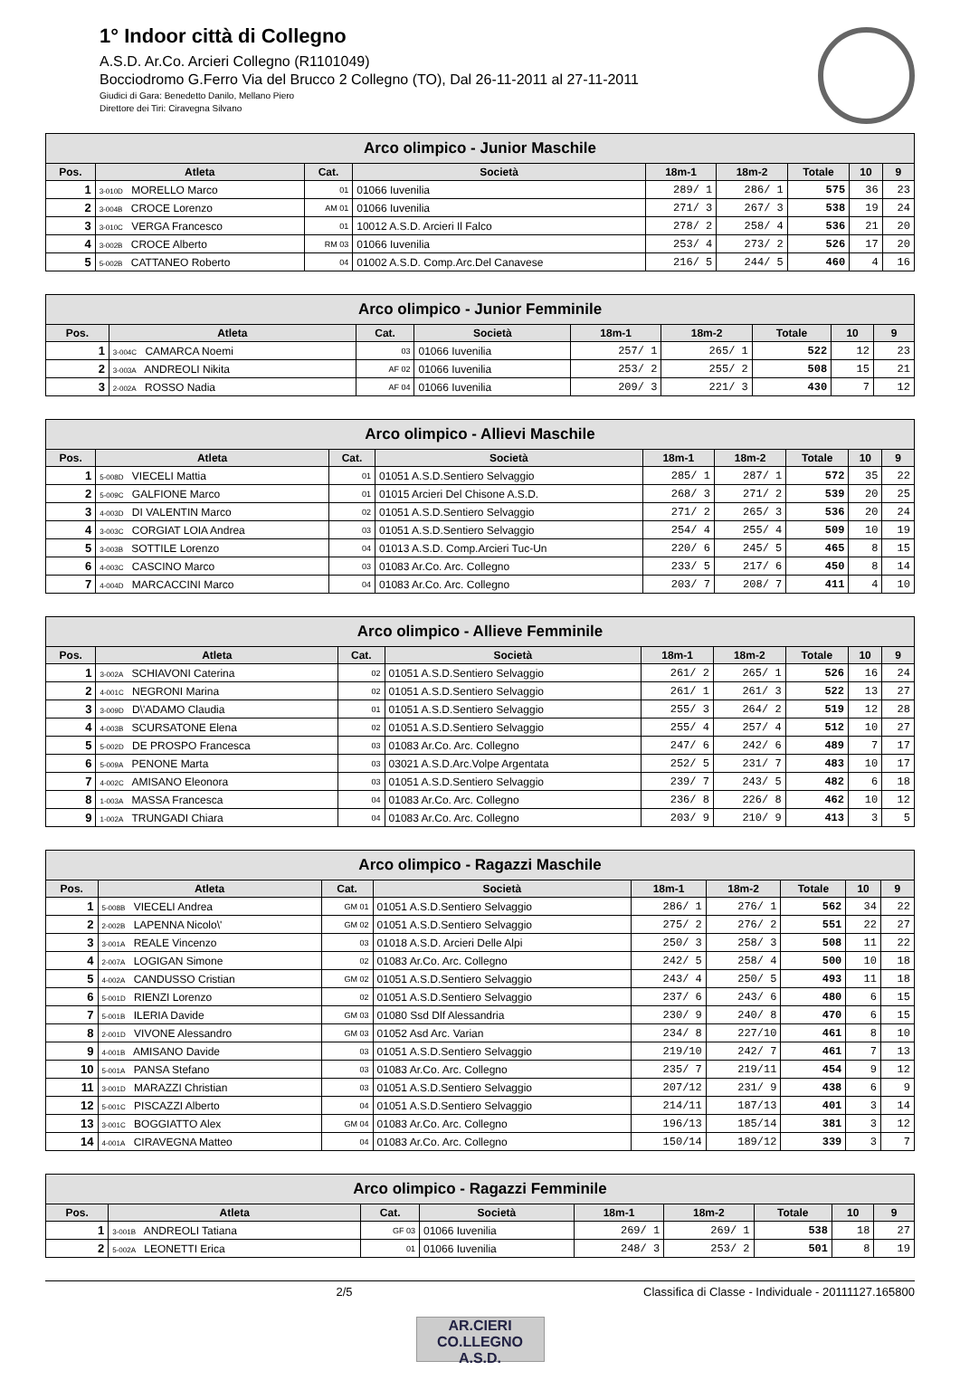1° Indoor città di Collegno
A.S.D. Ar.Co. Arcieri Collegno (R1101049)
Bocciodromo G.Ferro Via del Brucco 2 Collegno (TO), Dal 26-11-2011 al 27-11-2011
Giudici di Gara: Benedetto Danilo, Mellano Piero
Direttore dei Tiri: Ciravegna Silvano
| Arco olimpico - Junior Maschile | | | | | | | | |
| --- | --- | --- | --- | --- | --- | --- | --- | --- |
| Pos. | Atleta | Cat. | Società | 18m-1 | 18m-2 | Totale | 10 | 9 |
| 1 | 3-010D MORELLO Marco | 01 | 01066 Iuvenilia | 289/ 1 | 286/ 1 | 575 | 36 | 23 |
| 2 | 3-004B CROCE Lorenzo | AM 01 | 01066 Iuvenilia | 271/ 3 | 267/ 3 | 538 | 19 | 24 |
| 3 | 3-010C VERGA Francesco | 01 | 10012 A.S.D. Arcieri Il Falco | 278/ 2 | 258/ 4 | 536 | 21 | 20 |
| 4 | 3-002B CROCE Alberto | RM 03 | 01066 Iuvenilia | 253/ 4 | 273/ 2 | 526 | 17 | 20 |
| 5 | 5-002B CATTANEO Roberto | 04 | 01002 A.S.D. Comp.Arc.Del Canavese | 216/ 5 | 244/ 5 | 460 | 4 | 16 |
| Arco olimpico - Junior Femminile | | | | | | | | |
| --- | --- | --- | --- | --- | --- | --- | --- | --- |
| Pos. | Atleta | Cat. | Società | 18m-1 | 18m-2 | Totale | 10 | 9 |
| 1 | 3-004C CAMARCA Noemi | 03 | 01066 Iuvenilia | 257/ 1 | 265/ 1 | 522 | 12 | 23 |
| 2 | 3-003A ANDREOLI Nikita | AF 02 | 01066 Iuvenilia | 253/ 2 | 255/ 2 | 508 | 15 | 21 |
| 3 | 2-002A ROSSO Nadia | AF 04 | 01066 Iuvenilia | 209/ 3 | 221/ 3 | 430 | 7 | 12 |
| Arco olimpico - Allievi Maschile | | | | | | | | |
| --- | --- | --- | --- | --- | --- | --- | --- | --- |
| Pos. | Atleta | Cat. | Società | 18m-1 | 18m-2 | Totale | 10 | 9 |
| 1 | 5-008D VIECELI Mattia | 01 | 01051 A.S.D.Sentiero Selvaggio | 285/ 1 | 287/ 1 | 572 | 35 | 22 |
| 2 | 5-009C GALFIONE Marco | 01 | 01015 Arcieri Del Chisone A.S.D. | 268/ 3 | 271/ 2 | 539 | 20 | 25 |
| 3 | 4-003D DI VALENTIN Marco | 02 | 01051 A.S.D.Sentiero Selvaggio | 271/ 2 | 265/ 3 | 536 | 20 | 24 |
| 4 | 3-003C CORGIAT LOIA Andrea | 03 | 01051 A.S.D.Sentiero Selvaggio | 254/ 4 | 255/ 4 | 509 | 10 | 19 |
| 5 | 3-003B SOTTILE Lorenzo | 04 | 01013 A.S.D. Comp.Arcieri Tuc-Un | 220/ 6 | 245/ 5 | 465 | 8 | 15 |
| 6 | 4-003C CASCINO Marco | 03 | 01083 Ar.Co. Arc. Collegno | 233/ 5 | 217/ 6 | 450 | 8 | 14 |
| 7 | 4-004D MARCACCINI Marco | 04 | 01083 Ar.Co. Arc. Collegno | 203/ 7 | 208/ 7 | 411 | 4 | 10 |
| Arco olimpico - Allieve Femminile | | | | | | | | |
| --- | --- | --- | --- | --- | --- | --- | --- | --- |
| Pos. | Atleta | Cat. | Società | 18m-1 | 18m-2 | Totale | 10 | 9 |
| 1 | 3-002A SCHIAVONI Caterina | 02 | 01051 A.S.D.Sentiero Selvaggio | 261/ 2 | 265/ 1 | 526 | 16 | 24 |
| 2 | 4-001C NEGRONI Marina | 02 | 01051 A.S.D.Sentiero Selvaggio | 261/ 1 | 261/ 3 | 522 | 13 | 27 |
| 3 | 3-009D D\'ADAMO Claudia | 01 | 01051 A.S.D.Sentiero Selvaggio | 255/ 3 | 264/ 2 | 519 | 12 | 28 |
| 4 | 4-003B SCURSATONE Elena | 02 | 01051 A.S.D.Sentiero Selvaggio | 255/ 4 | 257/ 4 | 512 | 10 | 27 |
| 5 | 5-002D DE PROSPO Francesca | 03 | 01083 Ar.Co. Arc. Collegno | 247/ 6 | 242/ 6 | 489 | 7 | 17 |
| 6 | 5-009A PENONE Marta | 03 | 03021 A.S.D.Arc.Volpe Argentata | 252/ 5 | 231/ 7 | 483 | 10 | 17 |
| 7 | 4-002C AMISANO Eleonora | 03 | 01051 A.S.D.Sentiero Selvaggio | 239/ 7 | 243/ 5 | 482 | 6 | 18 |
| 8 | 1-003A MASSA Francesca | 04 | 01083 Ar.Co. Arc. Collegno | 236/ 8 | 226/ 8 | 462 | 10 | 12 |
| 9 | 1-002A TRUNGADI Chiara | 04 | 01083 Ar.Co. Arc. Collegno | 203/ 9 | 210/ 9 | 413 | 3 | 5 |
| Arco olimpico - Ragazzi Maschile | | | | | | | | |
| --- | --- | --- | --- | --- | --- | --- | --- | --- |
| Pos. | Atleta | Cat. | Società | 18m-1 | 18m-2 | Totale | 10 | 9 |
| 1 | 5-008B VIECELI Andrea | GM 01 | 01051 A.S.D.Sentiero Selvaggio | 286/ 1 | 276/ 1 | 562 | 34 | 22 |
| 2 | 2-002B LAPENNA Nicolo\' | GM 02 | 01051 A.S.D.Sentiero Selvaggio | 275/ 2 | 276/ 2 | 551 | 22 | 27 |
| 3 | 3-001A REALE Vincenzo | 03 | 01018 A.S.D. Arcieri Delle Alpi | 250/ 3 | 258/ 3 | 508 | 11 | 22 |
| 4 | 2-007A LOGIGAN Simone | 02 | 01083 Ar.Co. Arc. Collegno | 242/ 5 | 258/ 4 | 500 | 10 | 18 |
| 5 | 4-002A CANDUSSO Cristian | GM 02 | 01051 A.S.D.Sentiero Selvaggio | 243/ 4 | 250/ 5 | 493 | 11 | 18 |
| 6 | 5-001D RIENZI Lorenzo | 02 | 01051 A.S.D.Sentiero Selvaggio | 237/ 6 | 243/ 6 | 480 | 6 | 15 |
| 7 | 5-001B ILERIA Davide | GM 03 | 01080 Ssd Dlf Alessandria | 230/ 9 | 240/ 8 | 470 | 6 | 15 |
| 8 | 2-001D VIVONE Alessandro | GM 03 | 01052 Asd Arc. Varian | 234/ 8 | 227/10 | 461 | 8 | 10 |
| 9 | 4-001B AMISANO Davide | 03 | 01051 A.S.D.Sentiero Selvaggio | 219/10 | 242/ 7 | 461 | 7 | 13 |
| 10 | 5-001A PANSA Stefano | 03 | 01083 Ar.Co. Arc. Collegno | 235/ 7 | 219/11 | 454 | 9 | 12 |
| 11 | 3-001D MARAZZI Christian | 03 | 01051 A.S.D.Sentiero Selvaggio | 207/12 | 231/ 9 | 438 | 6 | 9 |
| 12 | 5-001C PISCAZZI Alberto | 04 | 01051 A.S.D.Sentiero Selvaggio | 214/11 | 187/13 | 401 | 3 | 14 |
| 13 | 3-001C BOGGIATTO Alex | GM 04 | 01083 Ar.Co. Arc. Collegno | 196/13 | 185/14 | 381 | 3 | 12 |
| 14 | 4-001A CIRAVEGNA Matteo | 04 | 01083 Ar.Co. Arc. Collegno | 150/14 | 189/12 | 339 | 3 | 7 |
| Arco olimpico - Ragazzi Femminile | | | | | | | | |
| --- | --- | --- | --- | --- | --- | --- | --- | --- |
| Pos. | Atleta | Cat. | Società | 18m-1 | 18m-2 | Totale | 10 | 9 |
| 1 | 3-001B ANDREOLI Tatiana | GF 03 | 01066 Iuvenilia | 269/ 1 | 269/ 1 | 538 | 18 | 27 |
| 2 | 5-002A LEONETTI Erica | 01 | 01066 Iuvenilia | 248/ 3 | 253/ 2 | 501 | 8 | 19 |
2/5 Classifica di Classe - Individuale - 20111127.165800
AR.CIERI
CO.LLEGNO A.S.D.